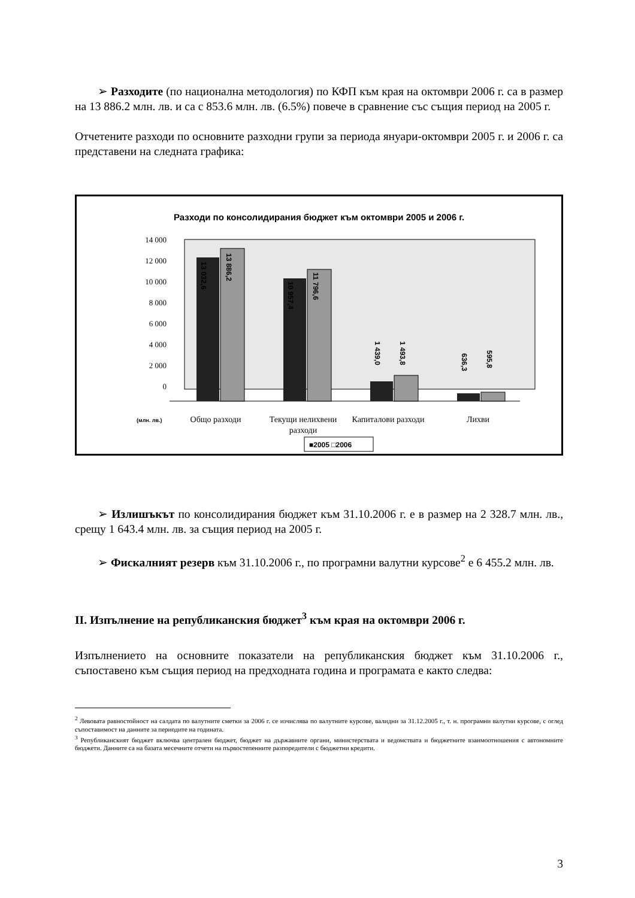➢ Разходите (по национална методология) по КФП към края на октомври 2006 г. са в размер на 13 886.2 млн. лв. и са с 853.6 млн. лв. (6.5%) повече в сравнение със същия период на 2005 г.
Отчетените разходи по основните разходни групи за периода януари-октомври 2005 г. и 2006 г. са представени на следната графика:
Разходи по консолидирания бюджет към октомври 2005 и 2006 г.
14 000
12 000
10 000
8 000
6 000
4 000
2 000
0
13 032,6
13 886,2
10 957,4
11 796,6
1 439,0
1 493,8
636,3
595,8
(млн. лв.)
Общо разходи
Текущи нелихвени
разходи
Капиталови разходи
Лихви
■2005 □2006
➢ Излишъкът по консолидирания бюджет към 31.10.2006 г. е в размер на 2 328.7 млн. лв., срещу 1 643.4 млн. лв. за същия период на 2005 г.
➢ Фискалният резерв към 31.10.2006 г., по програмни валутни курсове<sup>2</sup> е 6 455.2 млн. лв.
II. Изпълнение на републиканския бюджет<sup>3</sup> към края на октомври 2006 г.
Изпълнението на основните показатели на републиканския бюджет към 31.10.2006 г., съпоставено към същия период на предходната година и програмата е както следва:
<sup>2</sup> Левовата равностойност на салдата по валутните сметки за 2006 г. се изчислява по валутните курсове, валидни за 31.12.2005 г., т. н. програмни валутни курсове, с оглед съпоставимост на данните за периодите на годината.
<sup>3</sup> Републиканският бюджет включва централен бюджет, бюджет на държавните органи, министерствата и ведомствата и бюджетните взаимоотношения с автономните бюджети. Данните са на базата месечните отчети на първостепенните разпоредители с бюджетни кредити.
3